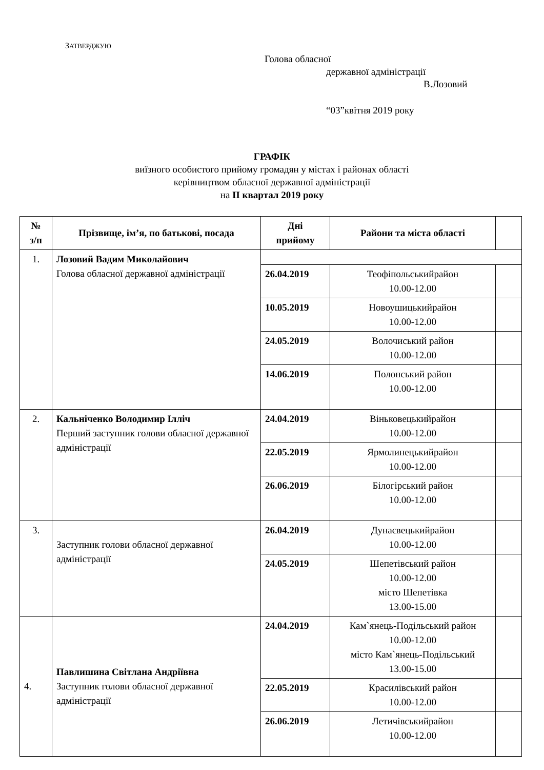ЗАТВЕРДЖУЮ
Голова обласної
державної адміністрації
В.Лозовий
“03”квітня 2019 року
ГРАФІК
виїзного особистого прийому громадян у містах і районах області
керівництвом обласної державної адміністрації
на ІІ квартал 2019 року
| № з/п | Прізвище, ім’я, по батькові, посада | Дні прийому | Райони та міста області | |
| --- | --- | --- | --- | --- |
| 1. | Лозовий Вадим Миколайович Голова обласної державної адміністрації | | | |
| | | 26.04.2019 | Теофіпольськийрайон 10.00-12.00 | |
| | | 10.05.2019 | Новоушицькийрайон 10.00-12.00 | |
| | | 24.05.2019 | Волочиський район 10.00-12.00 | |
| | | 14.06.2019 | Полонський район 10.00-12.00 | |
| 2. | Кальніченко Володимир Ілліч Перший заступник голови обласної державної адміністрації | 24.04.2019 | Віньковецькийрайон 10.00-12.00 | |
| | | 22.05.2019 | Ярмолинецькийрайон 10.00-12.00 | |
| | | 26.06.2019 | Білогірський район 10.00-12.00 | |
| 3. | Заступник голови обласної державної адміністрації | 26.04.2019 | Дунаєвецькийрайон 10.00-12.00 | |
| | | 24.05.2019 | Шепетівський район 10.00-12.00 місто Шепетівка 13.00-15.00 | |
| 4. | Павлишина Світлана Андріївна Заступник голови обласної державної адміністрації | 24.04.2019 | Кам`янець-Подільський район 10.00-12.00 місто Кам`янець-Подільський 13.00-15.00 | |
| | | 22.05.2019 | Красилівський район 10.00-12.00 | |
| | | 26.06.2019 | Летичівськийрайон 10.00-12.00 | |